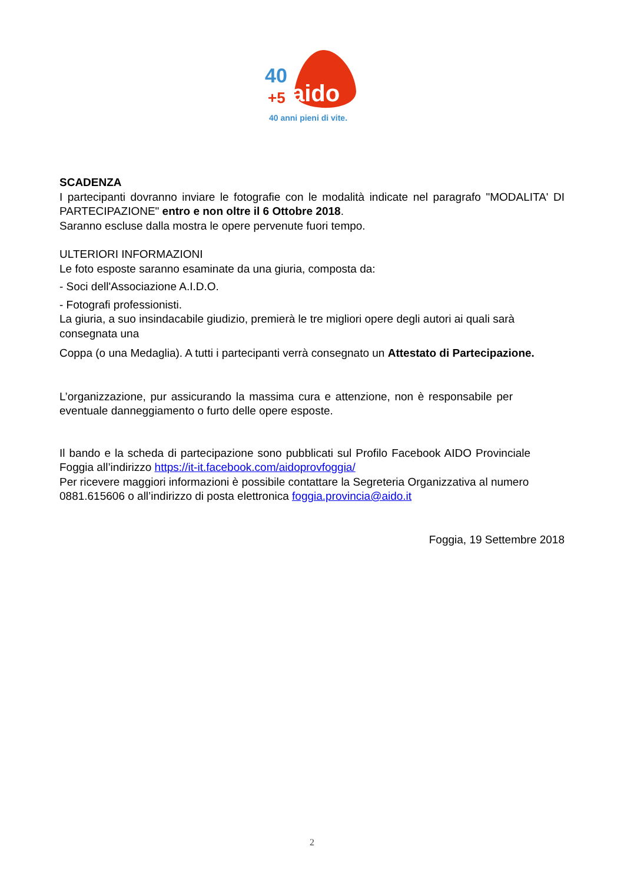40
+5
aido
40 anni pieni di vite.
SCADENZA
I partecipanti dovranno inviare le fotografie con le modalità indicate nel paragrafo "MODALITA' DI PARTECIPAZIONE" entro e non oltre il 6 Ottobre 2018.
Saranno escluse dalla mostra le opere pervenute fuori tempo.
ULTERIORI INFORMAZIONI
Le foto esposte saranno esaminate da una giuria, composta da:
- Soci dell'Associazione A.I.D.O.
- Fotografi professionisti.
La giuria, a suo insindacabile giudizio, premierà le tre migliori opere degli autori ai quali sarà consegnata una
Coppa (o una Medaglia). A tutti i partecipanti verrà consegnato un Attestato di Partecipazione.
L’organizzazione, pur assicurando la massima cura e attenzione, non è responsabile per eventuale danneggiamento o furto delle opere esposte.
Il bando e la scheda di partecipazione sono pubblicati sul Profilo Facebook AIDO Provinciale Foggia all’indirizzo https://it-it.facebook.com/aidoprovfoggia/
Per ricevere maggiori informazioni è possibile contattare la Segreteria Organizzativa al numero 0881.615606 o all’indirizzo di posta elettronica foggia.provincia@aido.it
Foggia, 19 Settembre 2018
2